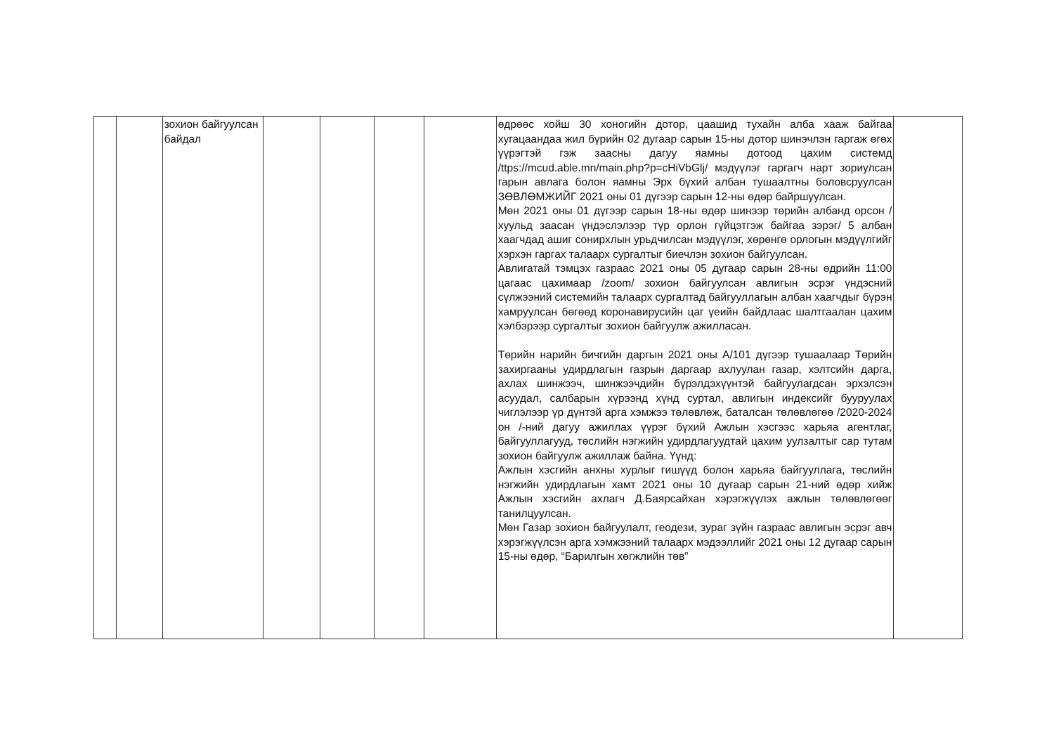| | | зохион байгуулсан байдал | | | | | өдрөөс хойш 30 хоногийн дотор, цаашид тухайн алба хааж байгаа хугацаандаа жил бүрийн 02 дугаар сарын 15-ны дотор шинэчлэн гаргаж өгөх үүрэгтэй гэж заасны дагуу яамны дотоод цахим системд /ttps://mcud.able.mn/main.php?p=cHiVbGlj/ мэдүүлэг гаргагч нарт зориулсан гарын авлага болон яамны Эрх бүхий албан тушаалтны боловсруулсан ЗӨВЛӨМЖИЙГ 2021 оны 01 дүгээр сарын 12-ны өдөр байршуулсан. Мөн 2021 оны 01 дүгээр сарын 18-ны өдөр шинээр төрийн албанд орсон /хуульд заасан үндэслэлээр түр орлон гүйцэтгэж байгаа зэрэг/ 5 албан хаагчдад ашиг сонирхлын урьдчилсан мэдүүлэг, хөрөнгө орлогын мэдүүлгийг хэрхэн гаргах талаарх сургалтыг биечлэн зохион байгуулсан. Авлигатай тэмцэх газраас 2021 оны 05 дугаар сарын 28-ны өдрийн 11:00 цагаас цахимаар /zoom/ зохион байгуулсан авлигын эсрэг үндэсний сүлжээний системийн талаарх сургалтад байгууллагын албан хаагчдыг бүрэн хамруулсан бөгөөд коронавирусийн цаг үеийн байдлаас шалтгаалан цахим хэлбэрээр сургалтыг зохион байгуулж ажилласан. Төрийн нарийн бичгийн даргын 2021 оны А/101 дүгээр тушаалаар Төрийн захиргааны удирдлагын газрын даргаар ахлуулан газар, хэлтсийн дарга, ахлах шинжээч, шинжээчдийн бүрэлдэхүүнтэй байгуулагдсан эрхэлсэн асуудал, салбарын хүрээнд хүнд суртал, авлигын индексийг бууруулах чиглэлээр үр дүнтэй арга хэмжээ төлөвлөж, баталсан төлөвлөгөө /2020-2024 он /-ний дагуу ажиллах үүрэг бүхий Ажлын хэсгээс харьяа агентлаг, байгууллагууд, төслийн нэгжийн удирдлагуудтай цахим уулзалтыг сар тутам зохион байгуулж ажиллаж байна. Үүнд: Ажлын хэсгийн анхны хурлыг гишүүд болон харьяа байгууллага, төслийн нэгжийн удирдлагын хамт 2021 оны 10 дугаар сарын 21-ний өдөр хийж Ажлын хэсгийн ахлагч Д.Баярсайхан хэрэгжүүлэх ажлын төлөвлөгөөг танилцуулсан. Мөн Газар зохион байгуулалт, геодези, зураг зүйн газраас авлигын эсрэг авч хэрэгжүүлсэн арга хэмжээний талаарх мэдээллийг 2021 оны 12 дугаар сарын 15-ны өдөр, “Барилгын хөгжлийн төв” | |